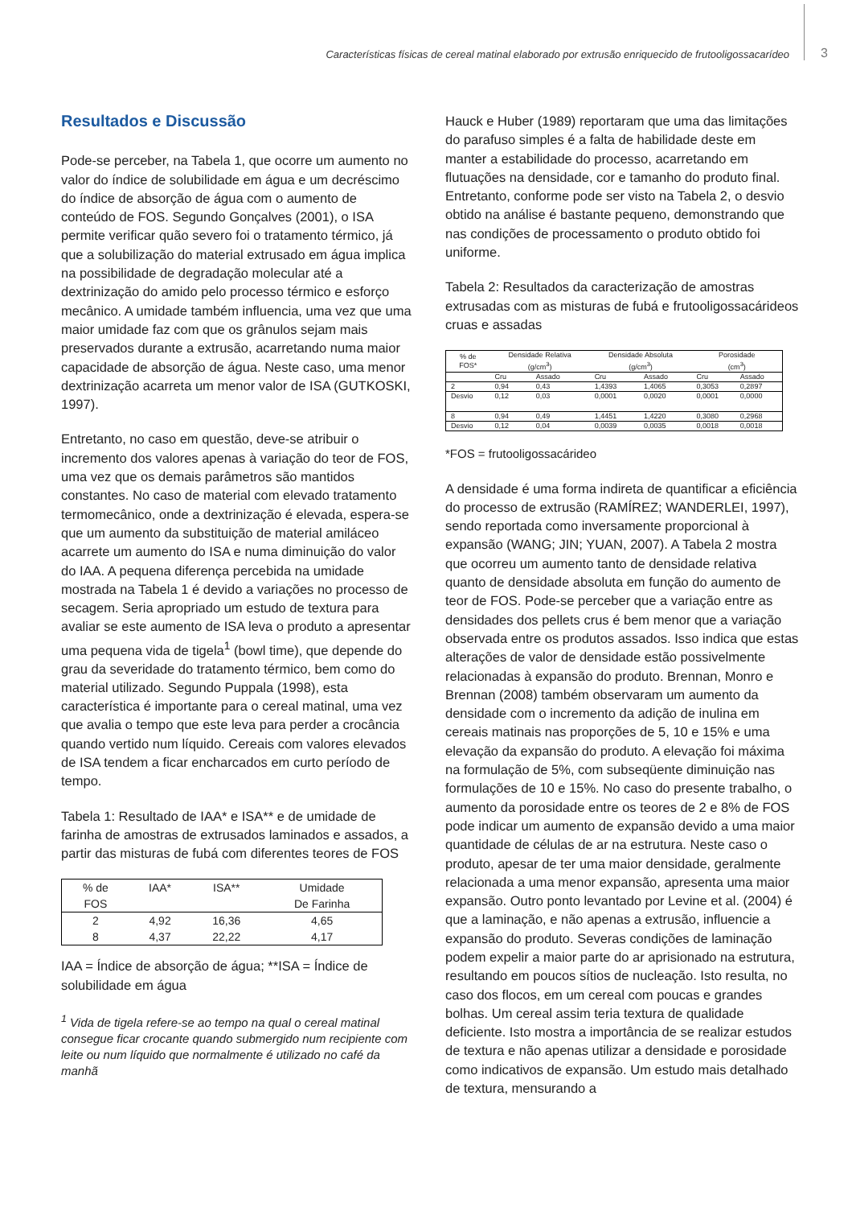Características físicas de cereal matinal elaborado por extrusão enriquecido de frutooligossacarídeo 3
Resultados e Discussão
Pode-se perceber, na Tabela 1, que ocorre um aumento no valor do índice de solubilidade em água e um decréscimo do índice de absorção de água com o aumento de conteúdo de FOS. Segundo Gonçalves (2001), o ISA permite verificar quão severo foi o tratamento térmico, já que a solubilização do material extrusado em água implica na possibilidade de degradação molecular até a dextrinização do amido pelo processo térmico e esforço mecânico. A umidade também influencia, uma vez que uma maior umidade faz com que os grânulos sejam mais preservados durante a extrusão, acarretando numa maior capacidade de absorção de água. Neste caso, uma menor dextrinização acarreta um menor valor de ISA (GUTKOSKI, 1997).
Entretanto, no caso em questão, deve-se atribuir o incremento dos valores apenas à variação do teor de FOS, uma vez que os demais parâmetros são mantidos constantes. No caso de material com elevado tratamento termomecânico, onde a dextrinização é elevada, espera-se que um aumento da substituição de material amiláceo acarrete um aumento do ISA e numa diminuição do valor do IAA. A pequena diferença percebida na umidade mostrada na Tabela 1 é devido a variações no processo de secagem. Seria apropriado um estudo de textura para avaliar se este aumento de ISA leva o produto a apresentar uma pequena vida de tigela<sup>1</sup> (bowl time), que depende do grau da severidade do tratamento térmico, bem como do material utilizado. Segundo Puppala (1998), esta característica é importante para o cereal matinal, uma vez que avalia o tempo que este leva para perder a crocância quando vertido num líquido. Cereais com valores elevados de ISA tendem a ficar encharcados em curto período de tempo.
Tabela 1: Resultado de IAA* e ISA** e de umidade de farinha de amostras de extrusados laminados e assados, a partir das misturas de fubá com diferentes teores de FOS
| % de FOS | IAA* | ISA** | Umidade De Farinha |
| 2 | 4,92 | 16,36 | 4,65 |
| 8 | 4,37 | 22,22 | 4,17 |
IAA = Índice de absorção de água; **ISA = Índice de solubilidade em água
<sup>1</sup> Vida de tigela refere-se ao tempo na qual o cereal matinal consegue ficar crocante quando submergido num recipiente com leite ou num líquido que normalmente é utilizado no café da manhã
Hauck e Huber (1989) reportaram que uma das limitações do parafuso simples é a falta de habilidade deste em manter a estabilidade do processo, acarretando em flutuações na densidade, cor e tamanho do produto final. Entretanto, conforme pode ser visto na Tabela 2, o desvio obtido na análise é bastante pequeno, demonstrando que nas condições de processamento o produto obtido foi uniforme.
Tabela 2: Resultados da caracterização de amostras extrusadas com as misturas de fubá e frutooligossacárideos cruas e assadas
| % de FOS* | Densidade Relativa (g/cm<sup>3</sup>) | | Densidade Absoluta (g/cm<sup>3</sup>) | | Porosidade (cm<sup>3</sup>) | |
| --- | --- | --- | --- | --- | --- | --- |
| | Cru | Assado | Cru | Assado | Cru | Assado |
| 2 | 0,94 | 0,43 | 1,4393 | 1,4065 | 0,3053 | 0,2897 |
| Desvio | 0,12 | 0,03 | 0,0001 | 0,0020 | 0,0001 | 0,0000 |
| 8 | 0,94 | 0,49 | 1,4451 | 1,4220 | 0,3080 | 0,2968 |
| Desvio | 0,12 | 0,04 | 0,0039 | 0,0035 | 0,0018 | 0,0018 |
*FOS = frutooligossacárideo
A densidade é uma forma indireta de quantificar a eficiência do processo de extrusão (RAMÍREZ; WANDERLEI, 1997), sendo reportada como inversamente proporcional à expansão (WANG; JIN; YUAN, 2007). A Tabela 2 mostra que ocorreu um aumento tanto de densidade relativa quanto de densidade absoluta em função do aumento de teor de FOS. Pode-se perceber que a variação entre as densidades dos pellets crus é bem menor que a variação observada entre os produtos assados. Isso indica que estas alterações de valor de densidade estão possivelmente relacionadas à expansão do produto. Brennan, Monro e Brennan (2008) também observaram um aumento da densidade com o incremento da adição de inulina em cereais matinais nas proporções de 5, 10 e 15% e uma elevação da expansão do produto. A elevação foi máxima na formulação de 5%, com subseqüente diminuição nas formulações de 10 e 15%. No caso do presente trabalho, o aumento da porosidade entre os teores de 2 e 8% de FOS pode indicar um aumento de expansão devido a uma maior quantidade de células de ar na estrutura. Neste caso o produto, apesar de ter uma maior densidade, geralmente relacionada a uma menor expansão, apresenta uma maior expansão. Outro ponto levantado por Levine et al. (2004) é que a laminação, e não apenas a extrusão, influencie a expansão do produto. Severas condições de laminação podem expelir a maior parte do ar aprisionado na estrutura, resultando em poucos sítios de nucleação. Isto resulta, no caso dos flocos, em um cereal com poucas e grandes bolhas. Um cereal assim teria textura de qualidade deficiente. Isto mostra a importância de se realizar estudos de textura e não apenas utilizar a densidade e porosidade como indicativos de expansão. Um estudo mais detalhado de textura, mensurando a